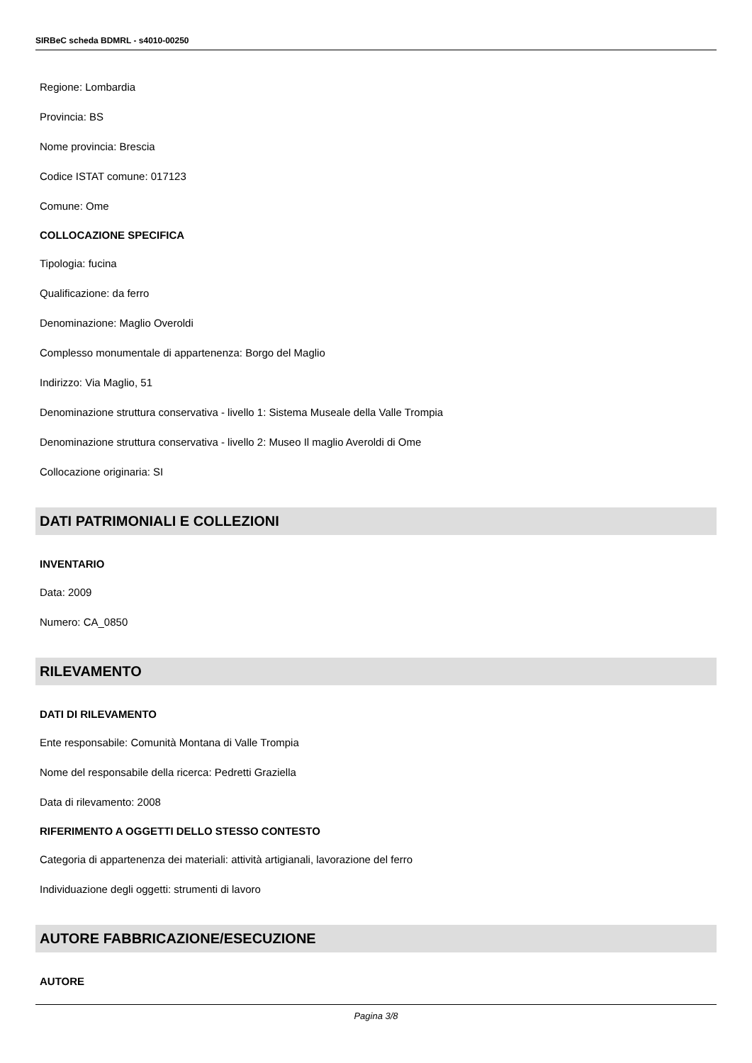SIRBeC scheda BDMRL - s4010-00250
Regione: Lombardia
Provincia: BS
Nome provincia: Brescia
Codice ISTAT comune: 017123
Comune: Ome
COLLOCAZIONE SPECIFICA
Tipologia: fucina
Qualificazione: da ferro
Denominazione: Maglio Overoldi
Complesso monumentale di appartenenza: Borgo del Maglio
Indirizzo: Via Maglio, 51
Denominazione struttura conservativa - livello 1: Sistema Museale della Valle Trompia
Denominazione struttura conservativa - livello 2: Museo Il maglio Averoldi di Ome
Collocazione originaria: SI
DATI PATRIMONIALI E COLLEZIONI
INVENTARIO
Data: 2009
Numero: CA_0850
RILEVAMENTO
DATI DI RILEVAMENTO
Ente responsabile: Comunità Montana di Valle Trompia
Nome del responsabile della ricerca: Pedretti Graziella
Data di rilevamento: 2008
RIFERIMENTO A OGGETTI DELLO STESSO CONTESTO
Categoria di appartenenza dei materiali: attività artigianali, lavorazione del ferro
Individuazione degli oggetti: strumenti di lavoro
AUTORE FABBRICAZIONE/ESECUZIONE
AUTORE
Pagina 3/8